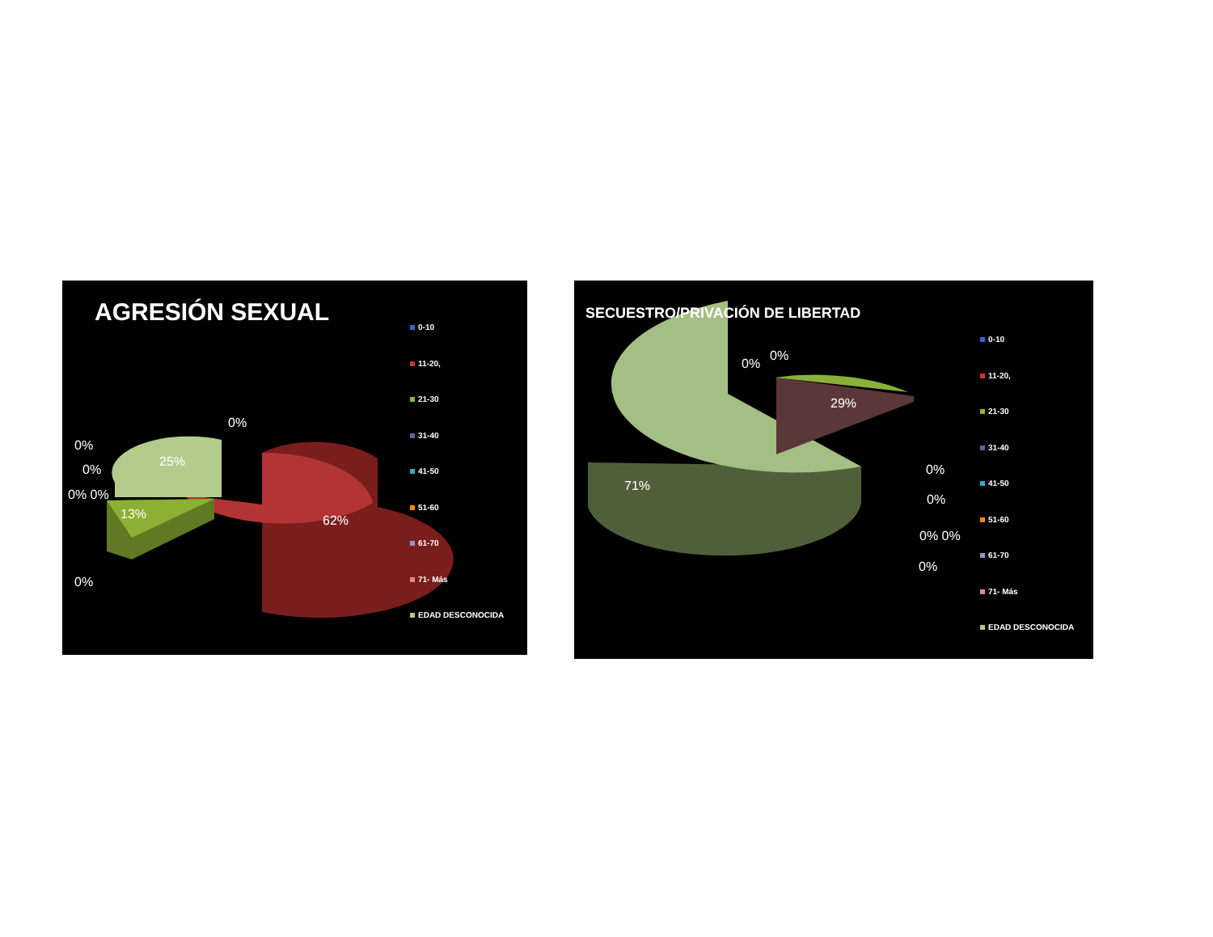AGRESIÓN SEXUAL
0%
0%
0%
0% 0%
25%
13% 62%
0%
0-10
11-20,
21-30
31-40
41-50
51-60
61-70
71- Más
EDAD DESCONOCIDA
SECUESTRO/PRIVACIÓN DE LIBERTAD
0%
0%
29%
71%
0%
0%
0% 0%
0%
0-10
11-20,
21-30
31-40
41-50
51-60
61-70
71- Más
EDAD DESCONOCIDA